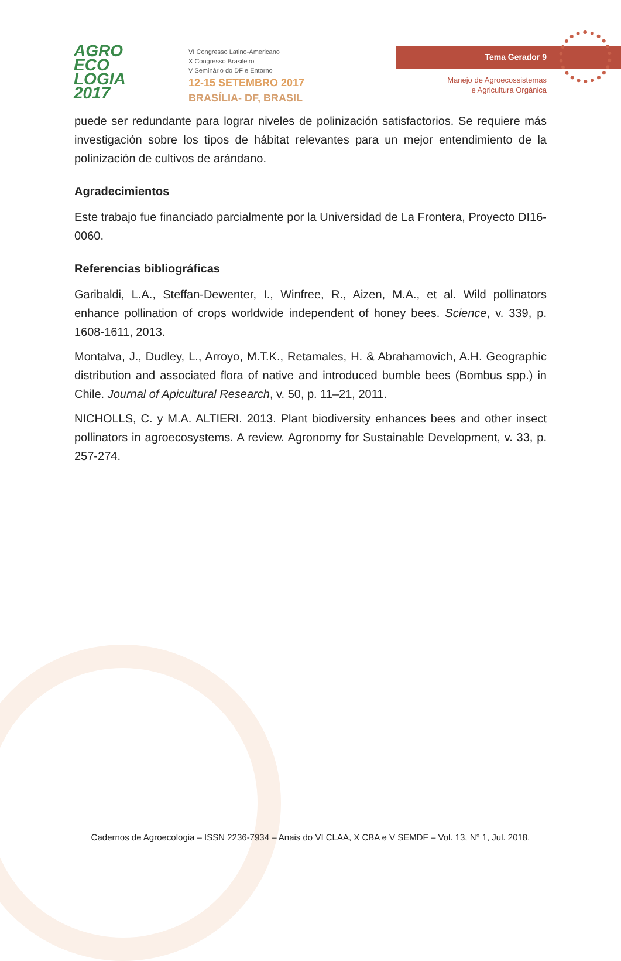AGRO
ECO
LOGIA
2017
VI Congresso Latino-Americano
X Congresso Brasileiro
V Seminário do DF e Entorno
12-15 SETEMBRO 2017
BRASÍLIA- DF, BRASIL
Tema Gerador 9
Manejo de Agroecossistemas
e Agricultura Orgânica
puede ser redundante para lograr niveles de polinización satisfactorios. Se requiere más investigación sobre los tipos de hábitat relevantes para un mejor entendimiento de la polinización de cultivos de arándano.
Agradecimientos
Este trabajo fue financiado parcialmente por la Universidad de La Frontera, Proyecto DI16-0060.
Referencias bibliográficas
Garibaldi, L.A., Steffan-Dewenter, I., Winfree, R., Aizen, M.A., et al. Wild pollinators enhance pollination of crops worldwide independent of honey bees. Science, v. 339, p. 1608-1611, 2013.
Montalva, J., Dudley, L., Arroyo, M.T.K., Retamales, H. & Abrahamovich, A.H. Geographic distribution and associated flora of native and introduced bumble bees (Bombus spp.) in Chile. Journal of Apicultural Research, v. 50, p. 11–21, 2011.
NICHOLLS, C. y M.A. ALTIERI. 2013. Plant biodiversity enhances bees and other insect pollinators in agroecosystems. A review. Agronomy for Sustainable Development, v. 33, p. 257-274.
Cadernos de Agroecologia – ISSN 2236-7934 – Anais do VI CLAA, X CBA e V SEMDF – Vol. 13, N° 1, Jul. 2018.